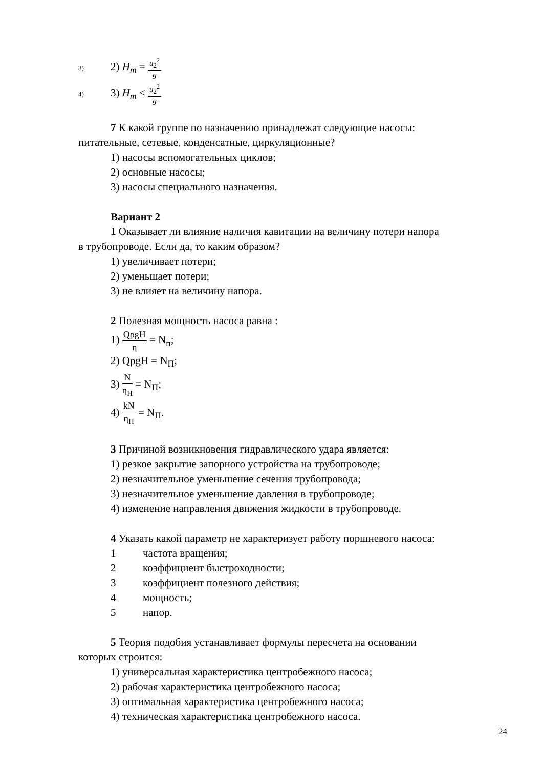3) 2) H<sub>m</sub> = u<sub>2</sub><sup>2</sup> g
4) 3) H<sub>m</sub> < u<sub>2</sub><sup>2</sup> g
7 К какой группе по назначению принадлежат следующие насосы:
питательные, сетевые, конденсатные, циркуляционные?
1) насосы вспомогательных циклов;
2) основные насосы;
3) насосы специального назначения.
Вариант 2
1 Оказывает ли влияние наличия кавитации на величину потери напора
в трубопроводе. Если да, то каким образом?
1) увеличивает потери;
2) уменьшает потери;
3) не влияет на величину напора.
2 Полезная мощность насоса равна :
1) QρgH η = N<sub>п</sub>;
2) QρgH = N<sub>П</sub>;
3) N η<sub>H</sub> = N<sub>П</sub>;
4) kN η<sub>П</sub> = N<sub>П</sub>.
3 Причиной возникновения гидравлического удара является:
1) резкое закрытие запорного устройства на трубопроводе;
2) незначительное уменьшение сечения трубопровода;
3) незначительное уменьшение давления в трубопроводе;
4) изменение направления движения жидкости в трубопроводе.
4 Указать какой параметр не характеризует работу поршневого насоса:
1 частота вращения;
2 коэффициент быстроходности;
3 коэффициент полезного действия;
4 мощность;
5 напор.
5 Теория подобия устанавливает формулы пересчета на основании
которых строится:
1) универсальная характеристика центробежного насоса;
2) рабочая характеристика центробежного насоса;
3) оптимальная характеристика центробежного насоса;
4) техническая характеристика центробежного насоса.
24